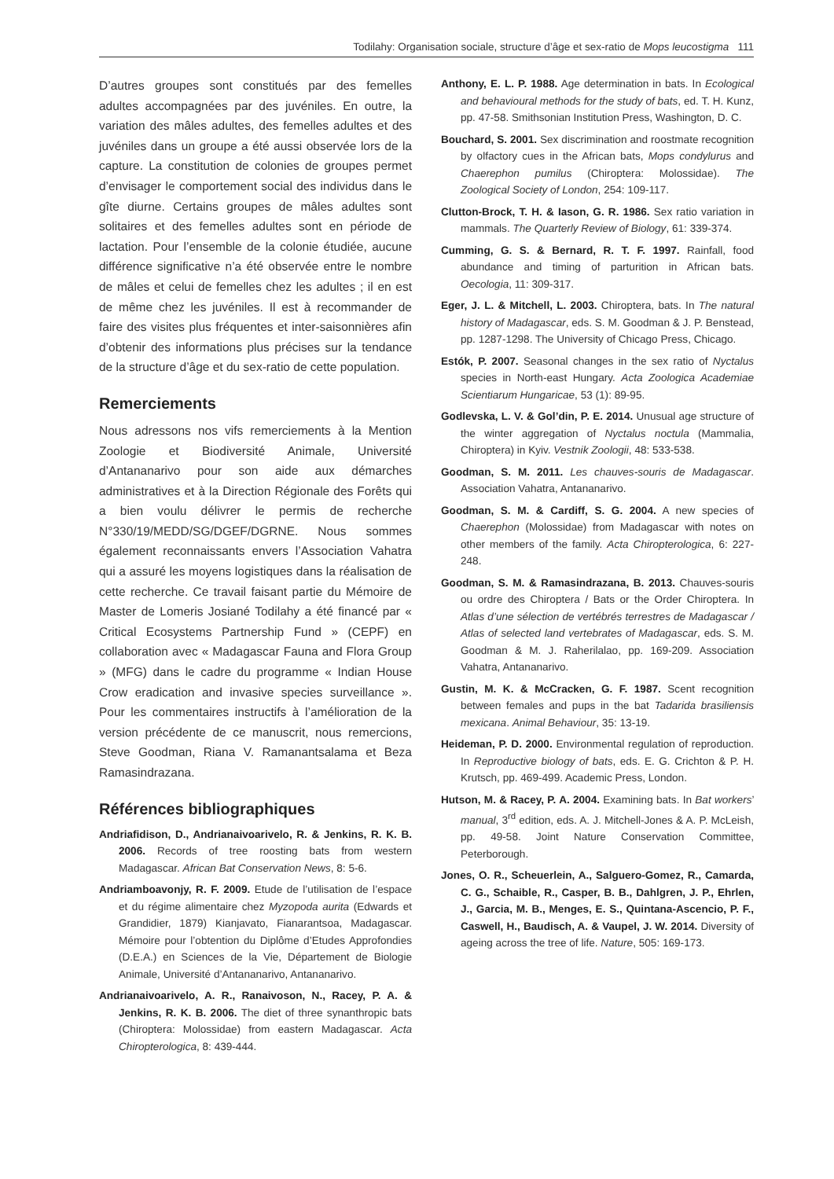Todilahy: Organisation sociale, structure d’âge et sex-ratio de Mops leucostigma 111
D’autres groupes sont constitués par des femelles adultes accompagnées par des juvéniles. En outre, la variation des mâles adultes, des femelles adultes et des juvéniles dans un groupe a été aussi observée lors de la capture. La constitution de colonies de groupes permet d’envisager le comportement social des individus dans le gîte diurne. Certains groupes de mâles adultes sont solitaires et des femelles adultes sont en période de lactation. Pour l’ensemble de la colonie étudiée, aucune différence significative n’a été observée entre le nombre de mâles et celui de femelles chez les adultes ; il en est de même chez les juvéniles. Il est à recommander de faire des visites plus fréquentes et inter-saisonnières afin d’obtenir des informations plus précises sur la tendance de la structure d’âge et du sex-ratio de cette population.
Remerciements
Nous adressons nos vifs remerciements à la Mention Zoologie et Biodiversité Animale, Université d’Antananarivo pour son aide aux démarches administratives et à la Direction Régionale des Forêts qui a bien voulu délivrer le permis de recherche N°330/19/MEDD/SG/DGEF/DGRNE. Nous sommes également reconnaissants envers l’Association Vahatra qui a assuré les moyens logistiques dans la réalisation de cette recherche. Ce travail faisant partie du Mémoire de Master de Lomeris Josiané Todilahy a été financé par « Critical Ecosystems Partnership Fund » (CEPF) en collaboration avec « Madagascar Fauna and Flora Group » (MFG) dans le cadre du programme « Indian House Crow eradication and invasive species surveillance ». Pour les commentaires instructifs à l’amélioration de la version précédente de ce manuscrit, nous remercions, Steve Goodman, Riana V. Ramanantsalama et Beza Ramasindrazana.
Références bibliographiques
Andriafidison, D., Andrianaivoarivelo, R. & Jenkins, R. K. B. 2006. Records of tree roosting bats from western Madagascar. African Bat Conservation News, 8: 5-6.
Andriamboavonjy, R. F. 2009. Etude de l’utilisation de l’espace et du régime alimentaire chez Myzopoda aurita (Edwards et Grandidier, 1879) Kianjavato, Fianarantsoa, Madagascar. Mémoire pour l’obtention du Diplôme d’Etudes Approfondies (D.E.A.) en Sciences de la Vie, Département de Biologie Animale, Université d’Antananarivo, Antananarivo.
Andrianaivoarivelo, A. R., Ranaivoson, N., Racey, P. A. & Jenkins, R. K. B. 2006. The diet of three synanthropic bats (Chiroptera: Molossidae) from eastern Madagascar. Acta Chiropterologica, 8: 439-444.
Anthony, E. L. P. 1988. Age determination in bats. In Ecological and behavioural methods for the study of bats, ed. T. H. Kunz, pp. 47-58. Smithsonian Institution Press, Washington, D. C.
Bouchard, S. 2001. Sex discrimination and roostmate recognition by olfactory cues in the African bats, Mops condylurus and Chaerephon pumilus (Chiroptera: Molossidae). The Zoological Society of London, 254: 109-117.
Clutton-Brock, T. H. & Iason, G. R. 1986. Sex ratio variation in mammals. The Quarterly Review of Biology, 61: 339-374.
Cumming, G. S. & Bernard, R. T. F. 1997. Rainfall, food abundance and timing of parturition in African bats. Oecologia, 11: 309-317.
Eger, J. L. & Mitchell, L. 2003. Chiroptera, bats. In The natural history of Madagascar, eds. S. M. Goodman & J. P. Benstead, pp. 1287-1298. The University of Chicago Press, Chicago.
Estók, P. 2007. Seasonal changes in the sex ratio of Nyctalus species in North-east Hungary. Acta Zoologica Academiae Scientiarum Hungaricae, 53 (1): 89-95.
Godlevska, L. V. & Gol’din, P. E. 2014. Unusual age structure of the winter aggregation of Nyctalus noctula (Mammalia, Chiroptera) in Kyiv. Vestnik Zoologii, 48: 533-538.
Goodman, S. M. 2011. Les chauves-souris de Madagascar. Association Vahatra, Antananarivo.
Goodman, S. M. & Cardiff, S. G. 2004. A new species of Chaerephon (Molossidae) from Madagascar with notes on other members of the family. Acta Chiropterologica, 6: 227-248.
Goodman, S. M. & Ramasindrazana, B. 2013. Chauves-souris ou ordre des Chiroptera / Bats or the Order Chiroptera. In Atlas d’une sélection de vertébrés terrestres de Madagascar / Atlas of selected land vertebrates of Madagascar, eds. S. M. Goodman & M. J. Raherilalao, pp. 169-209. Association Vahatra, Antananarivo.
Gustin, M. K. & McCracken, G. F. 1987. Scent recognition between females and pups in the bat Tadarida brasiliensis mexicana. Animal Behaviour, 35: 13-19.
Heideman, P. D. 2000. Environmental regulation of reproduction. In Reproductive biology of bats, eds. E. G. Crichton & P. H. Krutsch, pp. 469-499. Academic Press, London.
Hutson, M. & Racey, P. A. 2004. Examining bats. In Bat workers’ manual, 3<sup>rd</sup> edition, eds. A. J. Mitchell-Jones & A. P. McLeish, pp. 49-58. Joint Nature Conservation Committee, Peterborough.
Jones, O. R., Scheuerlein, A., Salguero-Gomez, R., Camarda, C. G., Schaible, R., Casper, B. B., Dahlgren, J. P., Ehrlen, J., Garcia, M. B., Menges, E. S., Quintana-Ascencio, P. F., Caswell, H., Baudisch, A. & Vaupel, J. W. 2014. Diversity of ageing across the tree of life. Nature, 505: 169-173.